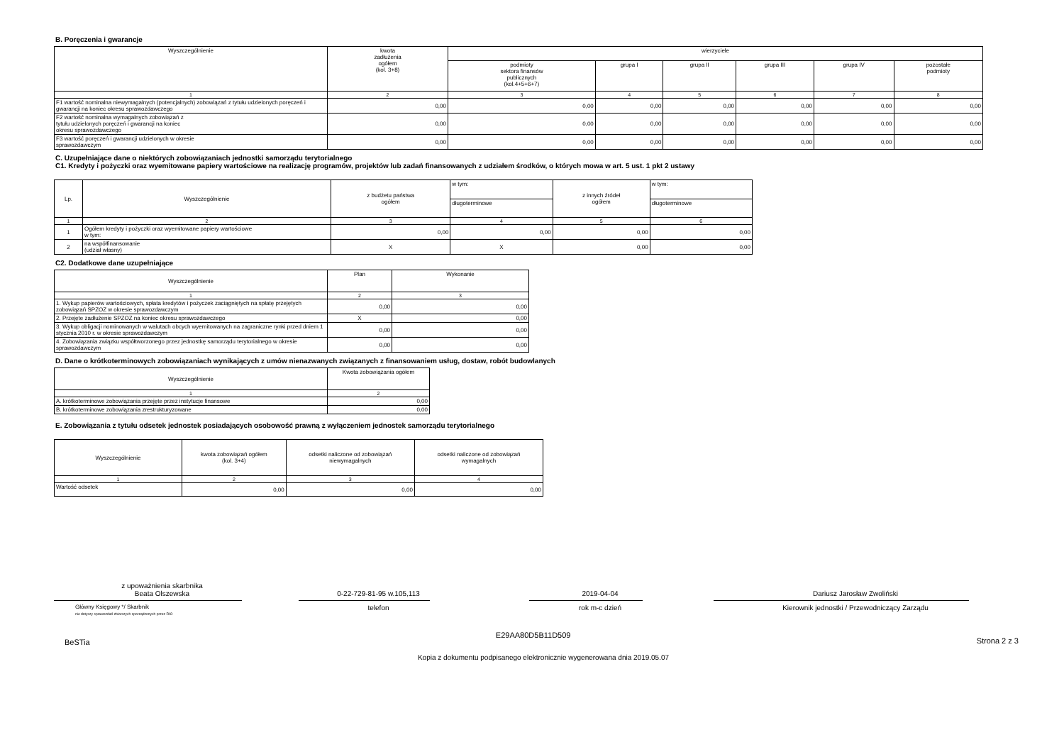B. Poręczenia i gwarancje
| Wyszczególnienie | kwota zadłużenia ogółem (kol. 3+8) | wierzyciele | | | | | |
| --- | --- | --- | --- | --- | --- | --- | --- |
| | | podmioty sektora finansów publicznych (kol.4+5+6+7) | grupa I | grupa II | grupa III | grupa IV | pozostałe podmioty |
| 1 | 2 | 3 | 4 | 5 | 6 | 7 | 8 |
| F1 wartość nominalna niewymagalnych (potencjalnych) zobowiązań z tytułu udzielonych poręczeń i gwarancji na koniec okresu sprawozdawczego | 0,00 | 0,00 | 0,00 | 0,00 | 0,00 | 0,00 | 0,00 |
| F2 wartość nominalna wymagalnych zobowiązań z tytułu udzielonych poręczeń i gwarancji na koniec okresu sprawozdawczego | 0,00 | 0,00 | 0,00 | 0,00 | 0,00 | 0,00 | 0,00 |
| F3 wartość poręczeń i gwarancji udzielonych w okresie sprawozdawczym | 0,00 | 0,00 | 0,00 | 0,00 | 0,00 | 0,00 | 0,00 |
C. Uzupełniające dane o niektórych zobowiązaniach jednostki samorządu terytorialnego
C1. Kredyty i pożyczki oraz wyemitowane papiery wartościowe na realizację programów, projektów lub zadań finansowanych z udziałem środków, o których mowa w art. 5 ust. 1 pkt 2 ustawy
| Lp. | Wyszczególnienie | z budżetu państwa ogółem | w tym: | z innych źródeł ogółem | w tym: |
| --- | --- | --- | --- | --- | --- |
| | | | długoterminowe | | długoterminowe |
| 1 | 2 | 3 | 4 | 5 | 6 |
| 1 | Ogółem kredyty i pożyczki oraz wyemitowane papiery wartościowe w tym: | 0,00 | 0,00 | 0,00 | 0,00 |
| 2 | na współfinansowanie (udział własny) | X | X | 0,00 | 0,00 |
C2. Dodatkowe dane uzupełniające
| Wyszczególnienie | Plan | Wykonanie |
| --- | --- | --- |
| 1 | 2 | 3 |
| 1. Wykup papierów wartościowych, spłata kredytów i pożyczek zaciągniętych na spłatę przejętych zobowiązań SPZOZ w okresie sprawozdawczym | 0,00 | 0,00 |
| 2. Przejęte zadłużenie SPZOZ na koniec okresu sprawozdawczego | X | 0,00 |
| 3. Wykup obligacji nominowanych w walutach obcych wyemitowanych na zagraniczne rynki przed dniem 1 stycznia 2010 r. w okresie sprawozdawczym | 0,00 | 0,00 |
| 4. Zobowiązania związku współtworzonego przez jednostkę samorządu terytorialnego w okresie sprawozdawczym | 0,00 | 0,00 |
D. Dane o krótkoterminowych zobowiązaniach wynikających z umów nienazwanych związanych z finansowaniem usług, dostaw, robót budowlanych
| Wyszczególnienie | Kwota zobowiązania ogółem |
| --- | --- |
| 1 | 2 |
| A. krótkoterminowe zobowiązania przejęte przez instytucje finansowe | 0,00 |
| B. krótkoterminowe zobowiązania zrestrukturyzowane | 0,00 |
E. Zobowiązania z tytułu odsetek jednostek posiadających osobowość prawną z wyłączeniem jednostek samorządu terytorialnego
| Wyszczególnienie | kwota zobowiązań ogółem (kol. 3+4) | odsetki naliczone od zobowiązań niewymagalnych | odsetki naliczone od zobowiązań wymagalnych |
| --- | --- | --- | --- |
| 1 | 2 | 3 | 4 |
| Wartość odsetek | 0,00 | 0,00 | 0,00 |
z upoważnienia skarbnika
Beata Olszewska
Główny Księgowy */ Skarbnik
nie dotyczy sprawozdań zbiorczych sporządzonych przez RIO
0-22-729-81-95 w.105,113
telefon
2019-04-04
rok m-c dzień
Dariusz Jarosław Zwoliński
Kierownik jednostki / Przewodniczący Zarządu
BeSTia E29AA80D5B11D509 Strona 2 z 3
Kopia z dokumentu podpisanego elektronicznie wygenerowana dnia 2019.05.07